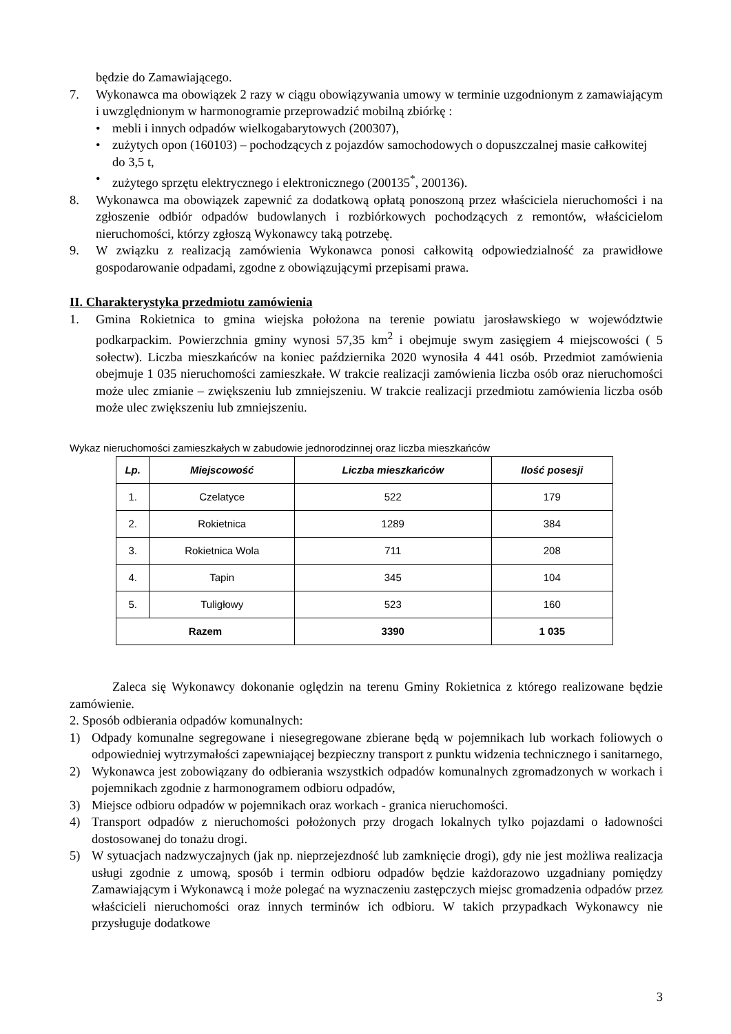będzie do Zamawiającego.
7. Wykonawca ma obowiązek 2 razy w ciągu obowiązywania umowy w terminie uzgodnionym z zamawiającym i uwzględnionym w harmonogramie przeprowadzić mobilną zbiórkę :
• mebli i innych odpadów wielkogabarytowych (200307),
• zużytych opon (160103) – pochodzących z pojazdów samochodowych o dopuszczalnej masie całkowitej do 3,5 t,
• zużytego sprzętu elektrycznego i elektronicznego (200135<sup>*</sup>, 200136).
8. Wykonawca ma obowiązek zapewnić za dodatkową opłatą ponoszoną przez właściciela nieruchomości i na zgłoszenie odbiór odpadów budowlanych i rozbiórkowych pochodzących z remontów, właścicielom nieruchomości, którzy zgłoszą Wykonawcy taką potrzebę.
9. W związku z realizacją zamówienia Wykonawca ponosi całkowitą odpowiedzialność za prawidłowe gospodarowanie odpadami, zgodne z obowiązującymi przepisami prawa.
II. Charakterystyka przedmiotu zamówienia
1. Gmina Rokietnica to gmina wiejska położona na terenie powiatu jarosławskiego w województwie podkarpackim. Powierzchnia gminy wynosi 57,35 km<sup>2</sup> i obejmuje swym zasięgiem 4 miejscowości ( 5 sołectw). Liczba mieszkańców na koniec października 2020 wynosiła 4 441 osób. Przedmiot zamówienia obejmuje 1 035 nieruchomości zamieszkałe. W trakcie realizacji zamówienia liczba osób oraz nieruchomości może ulec zmianie – zwiększeniu lub zmniejszeniu. W trakcie realizacji przedmiotu zamówienia liczba osób może ulec zwiększeniu lub zmniejszeniu.
Wykaz nieruchomości zamieszkałych w zabudowie jednorodzinnej oraz liczba mieszkańców
| Lp. | Miejscowość | Liczba mieszkańców | Ilość posesji |
| --- | --- | --- | --- |
| 1. | Czelatyce | 522 | 179 |
| 2. | Rokietnica | 1289 | 384 |
| 3. | Rokietnica Wola | 711 | 208 |
| 4. | Tapin | 345 | 104 |
| 5. | Tuligłowy | 523 | 160 |
| Razem | | 3390 | 1 035 |
Zaleca się Wykonawcy dokonanie oględzin na terenu Gminy Rokietnica z którego realizowane będzie zamówienie.
2. Sposób odbierania odpadów komunalnych:
1) Odpady komunalne segregowane i niesegregowane zbierane będą w pojemnikach lub workach foliowych o odpowiedniej wytrzymałości zapewniającej bezpieczny transport z punktu widzenia technicznego i sanitarnego,
2) Wykonawca jest zobowiązany do odbierania wszystkich odpadów komunalnych zgromadzonych w workach i pojemnikach zgodnie z harmonogramem odbioru odpadów,
3) Miejsce odbioru odpadów w pojemnikach oraz workach - granica nieruchomości.
4) Transport odpadów z nieruchomości położonych przy drogach lokalnych tylko pojazdami o ładowności dostosowanej do tonażu drogi.
5) W sytuacjach nadzwyczajnych (jak np. nieprzejezdność lub zamknięcie drogi), gdy nie jest możliwa realizacja usługi zgodnie z umową, sposób i termin odbioru odpadów będzie każdorazowo uzgadniany pomiędzy Zamawiającym i Wykonawcą i może polegać na wyznaczeniu zastępczych miejsc gromadzenia odpadów przez właścicieli nieruchomości oraz innych terminów ich odbioru. W takich przypadkach Wykonawcy nie przysługuje dodatkowe
3